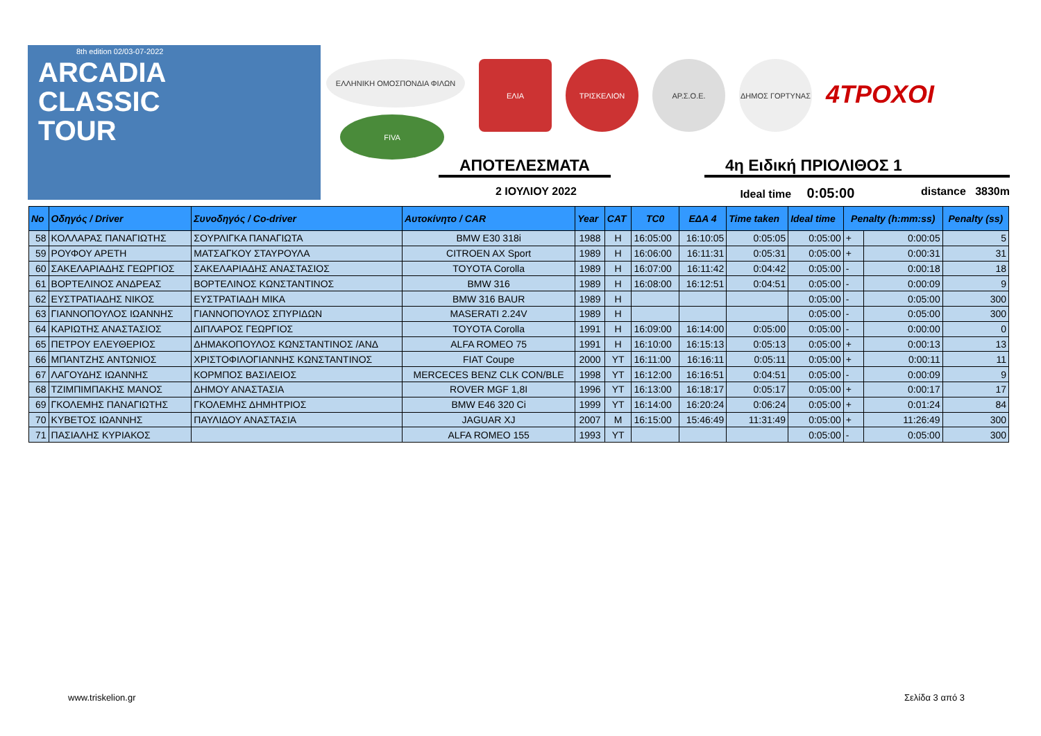8th edition 02/03-07-2022
ARCADIA
CLASSIC
TOUR
ΕΛΛΗΝΙΚΗ ΟΜΟΣΠΟΝΔΙΑ ΦΙΛΩΝ
ΕΛΙΑ ΤΡΙΣΚΕΛΙΟΝ ΑΡ.Σ.Ο.Ε. ΔΗΜΟΣ ΓΟΡΤΥΝΑΣ
4ΤΡΟΧΟΙ
FIVA
ΑΠΟΤΕΛΕΣΜΑΤΑ 4η Ειδική ΠΡΙΟΛΙΘΟΣ 1
2 ΙΟΥΛΙΟΥ 2022 Ideal time 0:05:00 distance 3830m
| No | Οδηγός / Driver | Συνοδηγός / Co-driver | Αυτοκίνητο / CAR | Year | CAT | TC0 | ΕΔΑ 4 | Time taken | Ideal time | Penalty (h:mm:ss) | | Penalty (ss) |
| --- | --- | --- | --- | --- | --- | --- | --- | --- | --- | --- | --- | --- |
| 58 | ΚΟΛΛΑΡΑΣ ΠΑΝΑΓΙΩΤΗΣ | ΣΟΥΡΛΙΓΚΑ ΠΑΝΑΓΙΩΤΑ | BMW E30 318i | 1988 | H | 16:05:00 | 16:10:05 | 0:05:05 | 0:05:00 | + | 0:00:05 | 5 |
| 59 | ΡΟΥΦΟΥ ΑΡΕΤΗ | ΜΑΤΣΑΓΚΟΥ ΣΤΑΥΡΟΥΛΑ | CITROEN AX Sport | 1989 | H | 16:06:00 | 16:11:31 | 0:05:31 | 0:05:00 | + | 0:00:31 | 31 |
| 60 | ΣΑΚΕΛΑΡΙΑΔΗΣ ΓΕΩΡΓΙΟΣ | ΣΑΚΕΛΑΡΙΑΔΗΣ ΑΝΑΣΤΑΣΙΟΣ | TOYOTA Corolla | 1989 | H | 16:07:00 | 16:11:42 | 0:04:42 | 0:05:00 | - | 0:00:18 | 18 |
| 61 | ΒΟΡΤΕΛΙΝΟΣ ΑΝΔΡΕΑΣ | ΒΟΡΤΕΛΙΝΟΣ ΚΩΝΣΤΑΝΤΙΝΟΣ | BMW 316 | 1989 | H | 16:08:00 | 16:12:51 | 0:04:51 | 0:05:00 | - | 0:00:09 | 9 |
| 62 | ΕΥΣΤΡΑΤΙΑΔΗΣ ΝΙΚΟΣ | ΕΥΣΤΡΑΤΙΑΔΗ ΜΙΚΑ | BMW 316 BAUR | 1989 | H | | | | 0:05:00 | - | 0:05:00 | 300 |
| 63 | ΓΙΑΝΝΟΠΟΥΛΟΣ ΙΩΑΝΝΗΣ | ΓΙΑΝΝΟΠΟΥΛΟΣ ΣΠΥΡΙΔΩΝ | MASERATI 2.24V | 1989 | H | | | | 0:05:00 | - | 0:05:00 | 300 |
| 64 | ΚΑΡΙΩΤΗΣ ΑΝΑΣΤΑΣΙΟΣ | ΔΙΠΛΑΡΟΣ ΓΕΩΡΓΙΟΣ | TOYOTA Corolla | 1991 | H | 16:09:00 | 16:14:00 | 0:05:00 | 0:05:00 | - | 0:00:00 | 0 |
| 65 | ΠΕΤΡΟΥ ΕΛΕΥΘΕΡΙΟΣ | ΔΗΜΑΚΟΠΟΥΛΟΣ ΚΩΝΣΤΑΝΤΙΝΟΣ /ΑΝΔ | ALFA ROMEO 75 | 1991 | H | 16:10:00 | 16:15:13 | 0:05:13 | 0:05:00 | + | 0:00:13 | 13 |
| 66 | ΜΠΑΝΤΖΗΣ ΑΝΤΩΝΙΟΣ | ΧΡΙΣΤΟΦΙΛΟΓΙΑΝΝΗΣ ΚΩΝΣΤΑΝΤΙΝΟΣ | FIAT Coupe | 2000 | YT | 16:11:00 | 16:16:11 | 0:05:11 | 0:05:00 | + | 0:00:11 | 11 |
| 67 | ΛΑΓΟΥΔΗΣ ΙΩΑΝΝΗΣ | ΚΟΡΜΠΟΣ ΒΑΣΙΛΕΙΟΣ | MERCECES BENZ CLK CON/BLE | 1998 | YT | 16:12:00 | 16:16:51 | 0:04:51 | 0:05:00 | - | 0:00:09 | 9 |
| 68 | ΤΖΙΜΠΙΜΠΑΚΗΣ ΜΑΝΟΣ | ΔΗΜΟΥ ΑΝΑΣΤΑΣΙΑ | ROVER MGF 1,8I | 1996 | YT | 16:13:00 | 16:18:17 | 0:05:17 | 0:05:00 | + | 0:00:17 | 17 |
| 69 | ΓΚΟΛΕΜΗΣ ΠΑΝΑΓΙΩΤΗΣ | ΓΚΟΛΕΜΗΣ ΔΗΜΗΤΡΙΟΣ | BMW E46 320 Ci | 1999 | YT | 16:14:00 | 16:20:24 | 0:06:24 | 0:05:00 | + | 0:01:24 | 84 |
| 70 | ΚΥΒΕΤΟΣ ΙΩΑΝΝΗΣ | ΠΑΥΛΙΔΟΥ ΑΝΑΣΤΑΣΙΑ | JAGUAR XJ | 2007 | M | 16:15:00 | 15:46:49 | 11:31:49 | 0:05:00 | + | 11:26:49 | 300 |
| 71 | ΠΑΣΙΑΛΗΣ ΚΥΡΙΑΚΟΣ | | ALFA ROMEO 155 | 1993 | YT | | | | 0:05:00 | - | 0:05:00 | 300 |
www.triskelion.gr Σελίδα 3 από 3